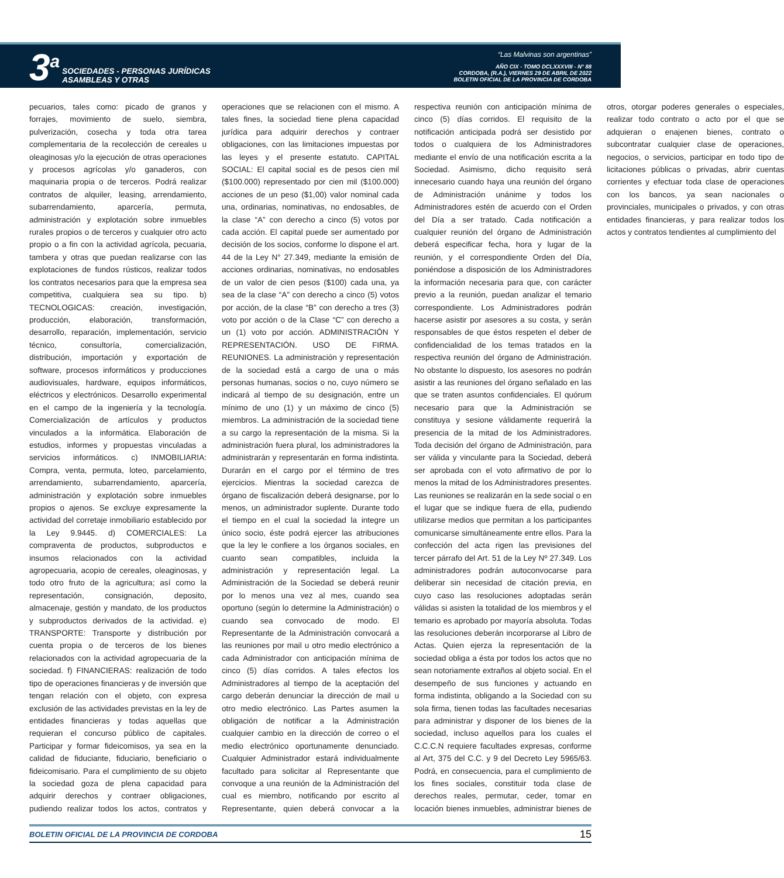3<sup>a</sup>
SOCIEDADES - PERSONAS JURÍDICAS
ASAMBLEAS Y OTRAS
“Las Malvinas son argentinas”
AÑO CIX - TOMO DCLXXXVIII - N° 88
CORDOBA, (R.A.), VIERNES 29 DE ABRIL DE 2022
BOLETIN OFICIAL DE LA PROVINCIA DE CORDOBA
pecuarios, tales como: picado de granos y forrajes, movimiento de suelo, siembra, pulverización, cosecha y toda otra tarea complementaria de la recolección de cereales u oleaginosas y/o la ejecución de otras operaciones y procesos agrícolas y/o ganaderos, con maquinaria propia o de terceros. Podrá realizar contratos de alquiler, leasing, arrendamiento, subarrendamiento, aparcería, permuta, administración y explotación sobre inmuebles rurales propios o de terceros y cualquier otro acto propio o a fin con la actividad agrícola, pecuaria, tambera y otras que puedan realizarse con las explotaciones de fundos rústicos, realizar todos los contratos necesarios para que la empresa sea competitiva, cualquiera sea su tipo. b) TECNOLOGICAS: creación, investigación, producción, elaboración, transformación, desarrollo, reparación, implementación, servicio técnico, consultoría, comercialización, distribución, importación y exportación de software, procesos informáticos y producciones audiovisuales, hardware, equipos informáticos, eléctricos y electrónicos. Desarrollo experimental en el campo de la ingeniería y la tecnología. Comercialización de artículos y productos vinculados a la informática. Elaboración de estudios, informes y propuestas vinculadas a servicios informáticos. c) INMOBILIARIA: Compra, venta, permuta, loteo, parcelamiento, arrendamiento, subarrendamiento, aparcería, administración y explotación sobre inmuebles propios o ajenos. Se excluye expresamente la actividad del corretaje inmobiliario establecido por la Ley 9.9445. d) COMERCIALES: La compraventa de productos, subproductos e insumos relacionados con la actividad agropecuaria, acopio de cereales, oleaginosas, y todo otro fruto de la agricultura; así como la representación, consignación, deposito, almacenaje, gestión y mandato, de los productos y subproductos derivados de la actividad. e) TRANSPORTE: Transporte y distribución por cuenta propia o de terceros de los bienes relacionados con la actividad agropecuaria de la sociedad. f) FINANCIERAS: realización de todo tipo de operaciones financieras y de inversión que tengan relación con el objeto, con expresa exclusión de las actividades previstas en la ley de entidades financieras y todas aquellas que requieran el concurso público de capitales. Participar y formar fideicomisos, ya sea en la calidad de fiduciante, fiduciario, beneficiario o fideicomisario. Para el cumplimiento de su objeto la sociedad goza de plena capacidad para adquirir derechos y contraer obligaciones, pudiendo realizar todos los actos, contratos y operaciones que se relacionen con el mismo. A tales fines, la sociedad tiene plena capacidad jurídica para adquirir derechos y contraer obligaciones, con las limitaciones impuestas por las leyes y el presente estatuto. CAPITAL SOCIAL: El capital social es de pesos cien mil ($100.000) representado por cien mil ($100.000) acciones de un peso ($1,00) valor nominal cada una, ordinarias, nominativas, no endosables, de la clase “A” con derecho a cinco (5) votos por cada acción. El capital puede ser aumentado por decisión de los socios, conforme lo dispone el art. 44 de la Ley N° 27.349, mediante la emisión de acciones ordinarias, nominativas, no endosables de un valor de cien pesos ($100) cada una, ya sea de la clase “A” con derecho a cinco (5) votos por acción, de la clase “B” con derecho a tres (3) voto por acción o de la Clase “C” con derecho a un (1) voto por acción. ADMINISTRACIÓN Y REPRESENTACIÓN. USO DE FIRMA. REUNIONES. La administración y representación de la sociedad está a cargo de una o más personas humanas, socios o no, cuyo número se indicará al tiempo de su designación, entre un mínimo de uno (1) y un máximo de cinco (5) miembros. La administración de la sociedad tiene a su cargo la representación de la misma. Si la administración fuera plural, los administradores la administrarán y representarán en forma indistinta. Durarán en el cargo por el término de tres ejercicios. Mientras la sociedad carezca de órgano de fiscalización deberá designarse, por lo menos, un administrador suplente. Durante todo el tiempo en el cual la sociedad la integre un único socio, éste podrá ejercer las atribuciones que la ley le confiere a los órganos sociales, en cuanto sean compatibles, incluida la administración y representación legal. La Administración de la Sociedad se deberá reunir por lo menos una vez al mes, cuando sea oportuno (según lo determine la Administración) o cuando sea convocado de modo. El Representante de la Administración convocará a las reuniones por mail u otro medio electrónico a cada Administrador con anticipación mínima de cinco (5) días corridos. A tales efectos los Administradores al tiempo de la aceptación del cargo deberán denunciar la dirección de mail u otro medio electrónico. Las Partes asumen la obligación de notificar a la Administración cualquier cambio en la dirección de correo o el medio electrónico oportunamente denunciado. Cualquier Administrador estará individualmente facultado para solicitar al Representante que convoque a una reunión de la Administración del cual es miembro, notificando por escrito al Representante, quien deberá convocar a la respectiva reunión con anticipación mínima de cinco (5) días corridos. El requisito de la notificación anticipada podrá ser desistido por todos o cualquiera de los Administradores mediante el envío de una notificación escrita a la Sociedad. Asimismo, dicho requisito será innecesario cuando haya una reunión del órgano de Administración unánime y todos los Administradores estén de acuerdo con el Orden del Día a ser tratado. Cada notificación a cualquier reunión del órgano de Administración deberá especificar fecha, hora y lugar de la reunión, y el correspondiente Orden del Día, poniéndose a disposición de los Administradores la información necesaria para que, con carácter previo a la reunión, puedan analizar el temario correspondiente. Los Administradores podrán hacerse asistir por asesores a su costa, y serán responsables de que éstos respeten el deber de confidencialidad de los temas tratados en la respectiva reunión del órgano de Administración. No obstante lo dispuesto, los asesores no podrán asistir a las reuniones del órgano señalado en las que se traten asuntos confidenciales. El quórum necesario para que la Administración se constituya y sesione válidamente requerirá la presencia de la mitad de los Administradores. Toda decisión del órgano de Administración, para ser válida y vinculante para la Sociedad, deberá ser aprobada con el voto afirmativo de por lo menos la mitad de los Administradores presentes. Las reuniones se realizarán en la sede social o en el lugar que se indique fuera de ella, pudiendo utilizarse medios que permitan a los participantes comunicarse simultáneamente entre ellos. Para la confección del acta rigen las previsiones del tercer párrafo del Art. 51 de la Ley Nº 27.349. Los administradores podrán autoconvocarse para deliberar sin necesidad de citación previa, en cuyo caso las resoluciones adoptadas serán válidas si asisten la totalidad de los miembros y el temario es aprobado por mayoría absoluta. Todas las resoluciones deberán incorporarse al Libro de Actas. Quien ejerza la representación de la sociedad obliga a ésta por todos los actos que no sean notoriamente extraños al objeto social. En el desempeño de sus funciones y actuando en forma indistinta, obligando a la Sociedad con su sola firma, tienen todas las facultades necesarias para administrar y disponer de los bienes de la sociedad, incluso aquellos para los cuales el C.C.C.N requiere facultades expresas, conforme al Art, 375 del C.C. y 9 del Decreto Ley 5965/63. Podrá, en consecuencia, para el cumplimiento de los fines sociales, constituir toda clase de derechos reales, permutar, ceder, tomar en locación bienes inmuebles, administrar bienes de otros, otorgar poderes generales o especiales, realizar todo contrato o acto por el que se adquieran o enajenen bienes, contrato o subcontratar cualquier clase de operaciones, negocios, o servicios, participar en todo tipo de licitaciones públicas o privadas, abrir cuentas corrientes y efectuar toda clase de operaciones con los bancos, ya sean nacionales o provinciales, municipales o privados, y con otras entidades financieras, y para realizar todos los actos y contratos tendientes al cumplimiento del
BOLETIN OFICIAL DE LA PROVINCIA DE CORDOBA 15